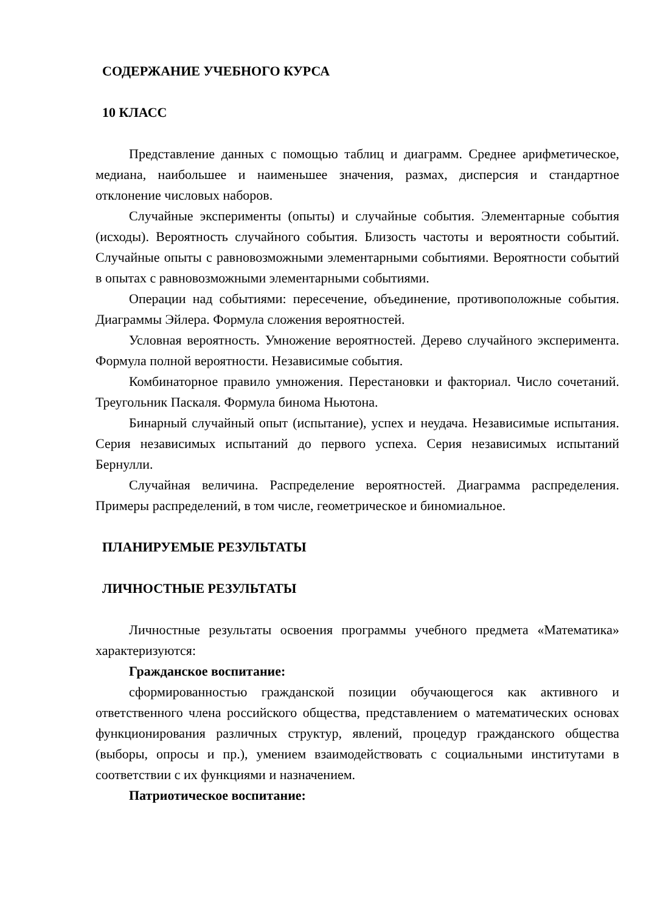СОДЕРЖАНИЕ УЧЕБНОГО КУРСА
10 КЛАСС
Представление данных с помощью таблиц и диаграмм. Среднее арифметическое, медиана, наибольшее и наименьшее значения, размах, дисперсия и стандартное отклонение числовых наборов.
Случайные эксперименты (опыты) и случайные события. Элементарные события (исходы). Вероятность случайного события. Близость частоты и вероятности событий. Случайные опыты с равновозможными элементарными событиями. Вероятности событий в опытах с равновозможными элементарными событиями.
Операции над событиями: пересечение, объединение, противоположные события. Диаграммы Эйлера. Формула сложения вероятностей.
Условная вероятность. Умножение вероятностей. Дерево случайного эксперимента. Формула полной вероятности. Независимые события.
Комбинаторное правило умножения. Перестановки и факториал. Число сочетаний. Треугольник Паскаля. Формула бинома Ньютона.
Бинарный случайный опыт (испытание), успех и неудача. Независимые испытания. Серия независимых испытаний до первого успеха. Серия независимых испытаний Бернулли.
Случайная величина. Распределение вероятностей. Диаграмма распределения. Примеры распределений, в том числе, геометрическое и биномиальное.
ПЛАНИРУЕМЫЕ РЕЗУЛЬТАТЫ
ЛИЧНОСТНЫЕ РЕЗУЛЬТАТЫ
Личностные результаты освоения программы учебного предмета «Математика» характеризуются:
Гражданское воспитание:
сформированностью гражданской позиции обучающегося как активного и ответственного члена российского общества, представлением о математических основах функционирования различных структур, явлений, процедур гражданского общества (выборы, опросы и пр.), умением взаимодействовать с социальными институтами в соответствии с их функциями и назначением.
Патриотическое воспитание: